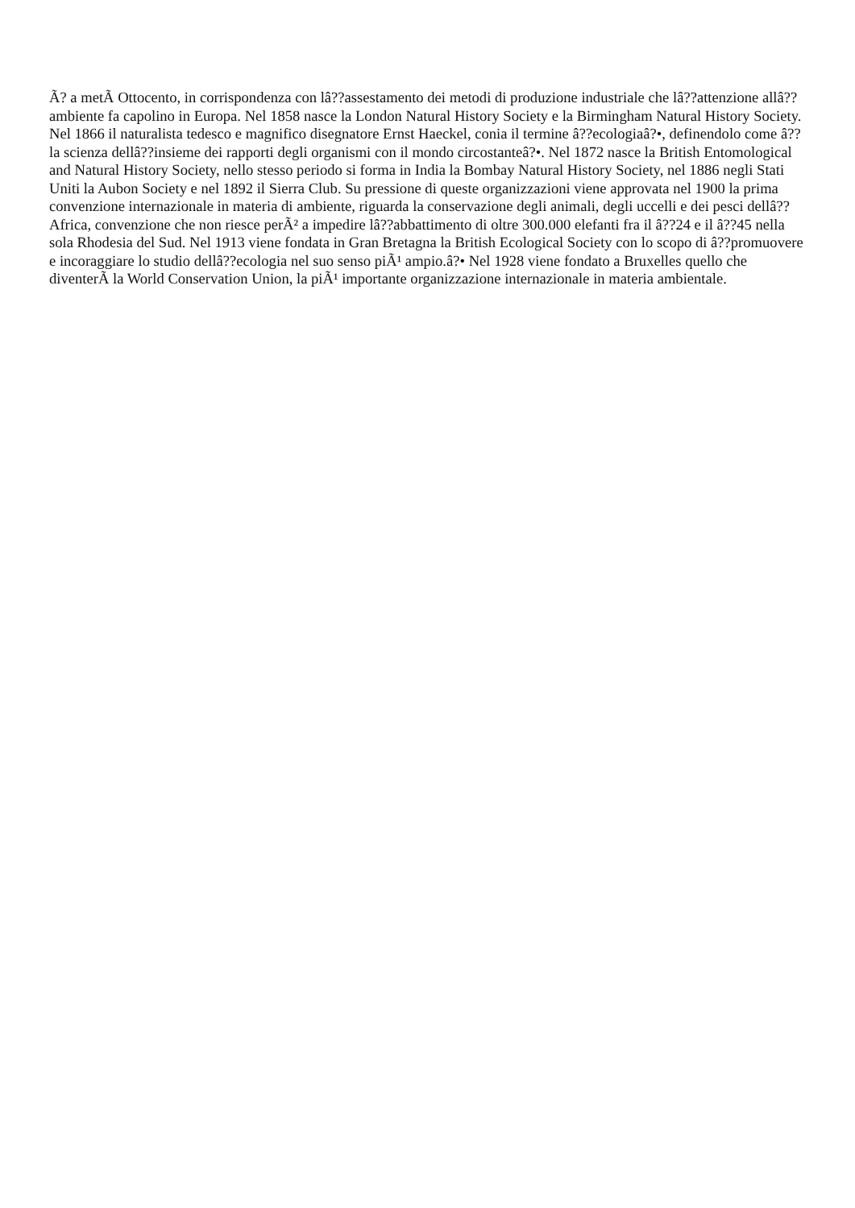Ã? a metÃ Ottocento, in corrispondenza con lâ??assestamento dei metodi di produzione industriale che lâ??attenzione allâ??ambiente fa capolino in Europa. Nel 1858 nasce la London Natural History Society e la Birmingham Natural History Society. Nel 1866 il naturalista tedesco e magnifico disegnatore Ernst Haeckel, conia il termine â??ecologiaâ?•, definendolo come â??la scienza dellâ??insieme dei rapporti degli organismi con il mondo circostanteâ?•. Nel 1872 nasce la British Entomological and Natural History Society, nello stesso periodo si forma in India la Bombay Natural History Society, nel 1886 negli Stati Uniti la Aubon Society e nel 1892 il Sierra Club. Su pressione di queste organizzazioni viene approvata nel 1900 la prima convenzione internazionale in materia di ambiente, riguarda la conservazione degli animali, degli uccelli e dei pesci dellâ??Africa, convenzione che non riesce perÃ² a impedire lâ??abbattimento di oltre 300.000 elefanti fra il â??24 e il â??45 nella sola Rhodesia del Sud. Nel 1913 viene fondata in Gran Bretagna la British Ecological Society con lo scopo di â??promuovere e incoraggiare lo studio dellâ??ecologia nel suo senso piÃ¹ ampio.â?• Nel 1928 viene fondato a Bruxelles quello che diventerÃ la World Conservation Union, la piÃ¹ importante organizzazione internazionale in materia ambientale.